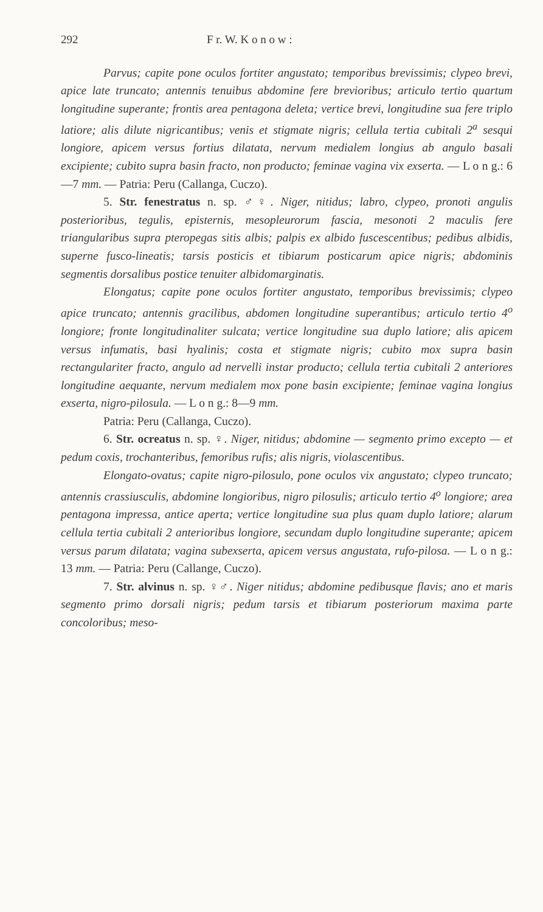292 F r. W. K o n o w :
Parvus; capite pone oculos fortiter angustato; temporibus brevissimis; clypeo brevi, apice late truncato; antennis tenuibus abdomine fere brevioribus; articulo tertio quartum longitudine superante; frontis area pentagona deleta; vertice brevi, longitudine sua fere triplo latiore; alis dilute nigricantibus; venis et stigmate nigris; cellula tertia cubitali 2<sup>a</sup> sesqui longiore, apicem versus fortius dilatata, nervum medialem longius ab angulo basali excipiente; cubito supra basin fracto, non producto; feminae vagina vix exserta. — L o n g.: 6—7 mm. — Patria: Peru (Callanga, Cuczo).
5. Str. fenestratus n. sp. ♂♀. Niger, nitidus; labro, clypeo, pronoti angulis posterioribus, tegulis, episternis, mesopleurorum fascia, mesonoti 2 maculis fere triangularibus supra pteropegas sitis albis; palpis ex albido fuscescentibus; pedibus albidis, superne fusco-lineatis; tarsis posticis et tibiarum posticarum apice nigris; abdominis segmentis dorsalibus postice tenuiter albidomarginatis.
Elongatus; capite pone oculos fortiter angustato, temporibus brevissimis; clypeo apice truncato; antennis gracilibus, abdomen longitudine superantibus; articulo tertio 4<sup>o</sup> longiore; fronte longitudinaliter sulcata; vertice longitudine sua duplo latiore; alis apicem versus infumatis, basi hyalinis; costa et stigmate nigris; cubito mox supra basin rectangulariter fracto, angulo ad nervelli instar producto; cellula tertia cubitali 2 anteriores longitudine aequante, nervum medialem mox pone basin excipiente; feminae vagina longius exserta, nigro-pilosula. — L o n g.: 8—9 mm.
Patria: Peru (Callanga, Cuczo).
6. Str. ocreatus n. sp. ♀. Niger, nitidus; abdomine — segmento primo excepto — et pedum coxis, trochanteribus, femoribus rufis; alis nigris, violascentibus.
Elongato-ovatus; capite nigro-pilosulo, pone oculos vix angustato; clypeo truncato; antennis crassiusculis, abdomine longioribus, nigro pilosulis; articulo tertio 4<sup>o</sup> longiore; area pentagona impressa, antice aperta; vertice longitudine sua plus quam duplo latiore; alarum cellula tertia cubitali 2 anterioribus longiore, secundam duplo longitudine superante; apicem versus parum dilatata; vagina subexserta, apicem versus angustata, rufo-pilosa. — L o n g.: 13 mm. — Patria: Peru (Callange, Cuczo).
7. Str. alvinus n. sp. ♀♂. Niger nitidus; abdomine pedibusque flavis; ano et maris segmento primo dorsali nigris; pedum tarsis et tibiarum posteriorum maxima parte concoloribus; meso-